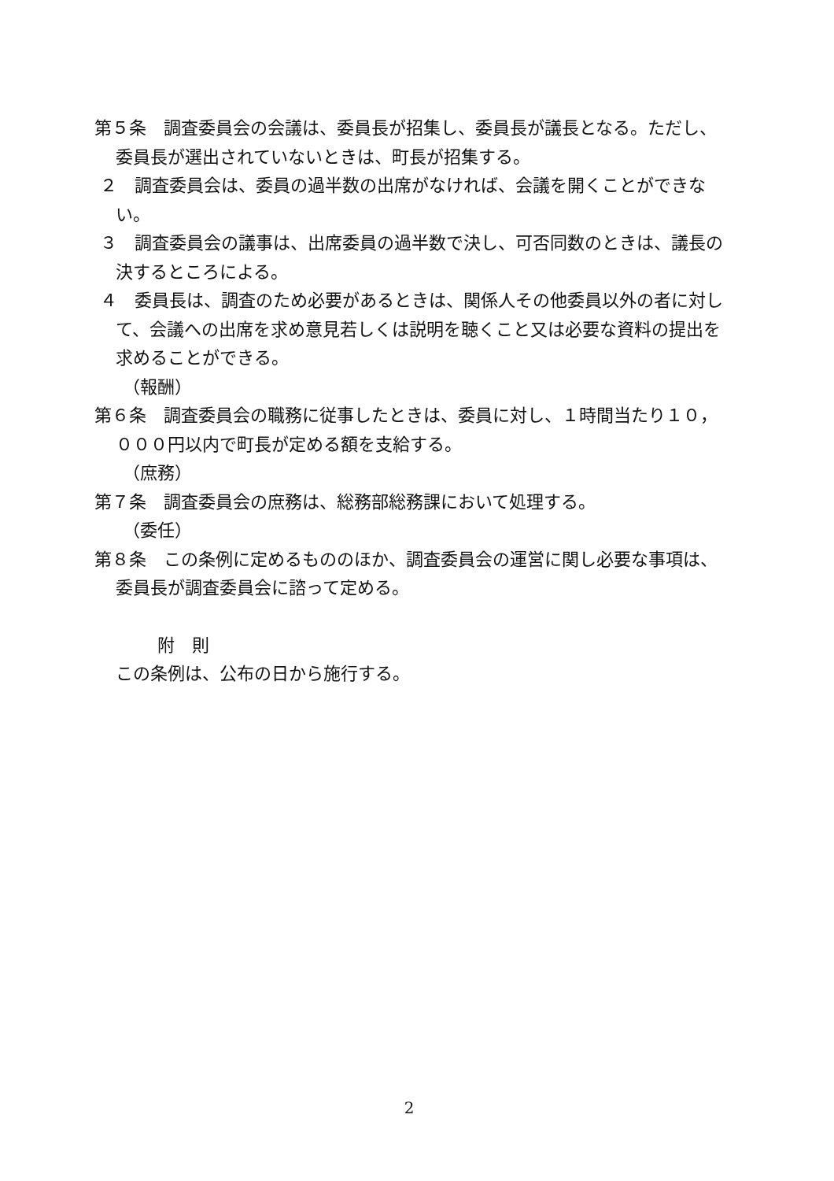第５条　調査委員会の会議は、委員長が招集し、委員長が議長となる。ただし、委員長が選出されていないときは、町長が招集する。
２　調査委員会は、委員の過半数の出席がなければ、会議を開くことができない。
３　調査委員会の議事は、出席委員の過半数で決し、可否同数のときは、議長の決するところによる。
４　委員長は、調査のため必要があるときは、関係人その他委員以外の者に対して、会議への出席を求め意見若しくは説明を聴くこと又は必要な資料の提出を求めることができる。
（報酬）
第６条　調査委員会の職務に従事したときは、委員に対し、１時間当たり１０，０００円以内で町長が定める額を支給する。
（庶務）
第７条　調査委員会の庶務は、総務部総務課において処理する。
（委任）
第８条　この条例に定めるもののほか、調査委員会の運営に関し必要な事項は、委員長が調査委員会に諮って定める。
附　則
この条例は、公布の日から施行する。
2